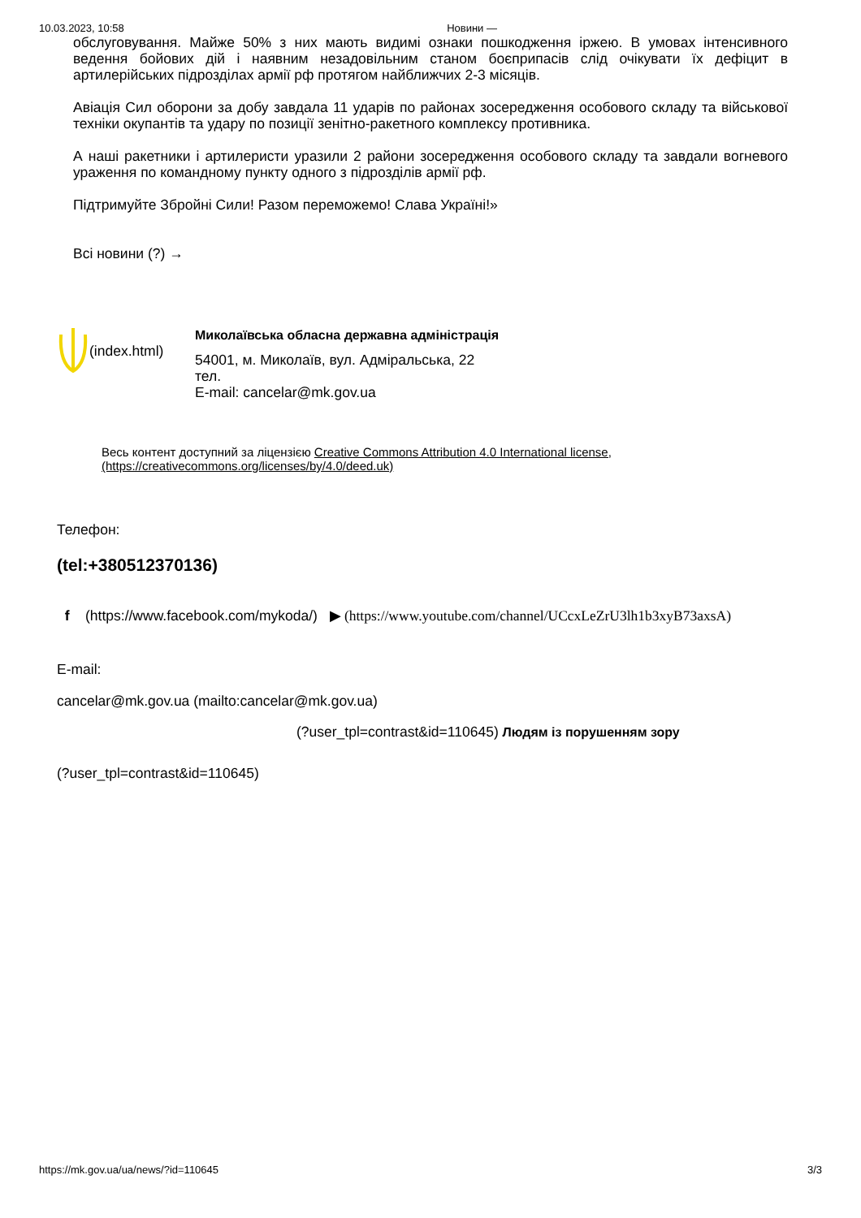10.03.2023, 10:58 Новини —
обслуговування. Майже 50% з них мають видимі ознаки пошкодження іржею. В умовах інтенсивного ведення бойових дій і наявним незадовільним станом боєприпасів слід очікувати їх дефіцит в артилерійських підрозділах армії рф протягом найближчих 2-3 місяців.
Авіація Сил оборони за добу завдала 11 ударів по районах зосередження особового складу та військової техніки окупантів та удару по позиції зенітно-ракетного комплексу противника.
А наші ракетники і артилеристи уразили 2 райони зосередження особового складу та завдали вогневого ураження по командному пункту одного з підрозділів армії рф.
Підтримуйте Збройні Сили! Разом переможемо! Слава Україні!»
Всі новини (?) →
(index.html)
Миколаївська обласна державна адміністрація
54001, м. Миколаїв, вул. Адміральська, 22
тел.
E-mail: cancelar@mk.gov.ua
Весь контент доступний за ліцензією Creative Commons Attribution 4.0 International license,
(https://creativecommons.org/licenses/by/4.0/deed.uk)
Телефон:
(tel:+380512370136)
f (https://www.facebook.com/mykoda/) ▶ (https://www.youtube.com/channel/UCcxLeZrU3lh1b3xyB73axsA)
E-mail:
cancelar@mk.gov.ua (mailto:cancelar@mk.gov.ua)
(?user_tpl=contrast&id=110645) Людям із порушенням зору
(?user_tpl=contrast&id=110645)
https://mk.gov.ua/ua/news/?id=110645 3/3